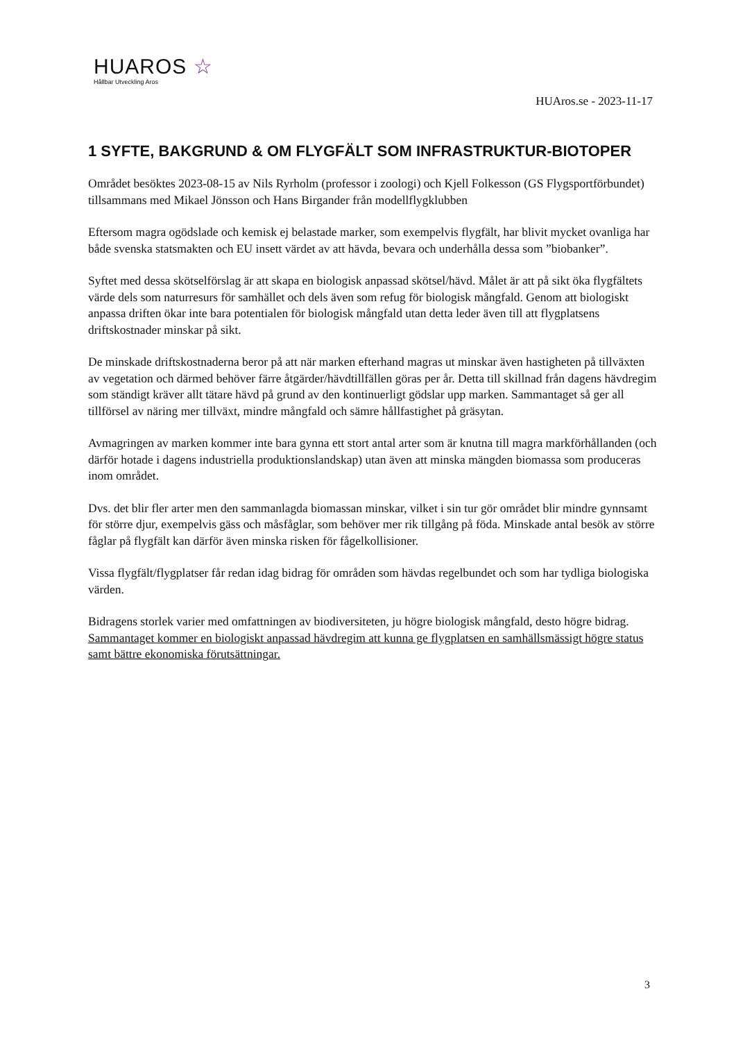HUAROS ☆
Hållbar Utveckling Aros
HUAros.se - 2023-11-17
1 SYFTE, BAKGRUND & OM FLYGFÄLT SOM INFRASTRUKTUR-BIOTOPER
Området besöktes 2023-08-15 av Nils Ryrholm (professor i zoologi) och Kjell Folkesson (GS Flygsportförbundet) tillsammans med Mikael Jönsson och Hans Birgander från modellflygklubben
Eftersom magra ogödslade och kemisk ej belastade marker, som exempelvis flygfält, har blivit mycket ovanliga har både svenska statsmakten och EU insett värdet av att hävda, bevara och underhålla dessa som ”biobanker”.
Syftet med dessa skötselförslag är att skapa en biologisk anpassad skötsel/hävd. Målet är att på sikt öka flygfältets värde dels som naturresurs för samhället och dels även som refug för biologisk mångfald. Genom att biologiskt anpassa driften ökar inte bara potentialen för biologisk mångfald utan detta leder även till att flygplatsens driftskostnader minskar på sikt.
De minskade driftskostnaderna beror på att när marken efterhand magras ut minskar även hastigheten på tillväxten av vegetation och därmed behöver färre åtgärder/hävdtillfällen göras per år. Detta till skillnad från dagens hävdregim som ständigt kräver allt tätare hävd på grund av den kontinuerligt gödslar upp marken. Sammantaget så ger all tillförsel av näring mer tillväxt, mindre mångfald och sämre hållfastighet på gräsytan.
Avmagringen av marken kommer inte bara gynna ett stort antal arter som är knutna till magra markförhållanden (och därför hotade i dagens industriella produktionslandskap) utan även att minska mängden biomassa som produceras inom området.
Dvs. det blir fler arter men den sammanlagda biomassan minskar, vilket i sin tur gör området blir mindre gynnsamt för större djur, exempelvis gäss och måsfåglar, som behöver mer rik tillgång på föda. Minskade antal besök av större fåglar på flygfält kan därför även minska risken för fågelkollisioner.
Vissa flygfält/flygplatser får redan idag bidrag för områden som hävdas regelbundet och som har tydliga biologiska värden.
Bidragens storlek varier med omfattningen av biodiversiteten, ju högre biologisk mångfald, desto högre bidrag. Sammantaget kommer en biologiskt anpassad hävdregim att kunna ge flygplatsen en samhällsmässigt högre status samt bättre ekonomiska förutsättningar.
3